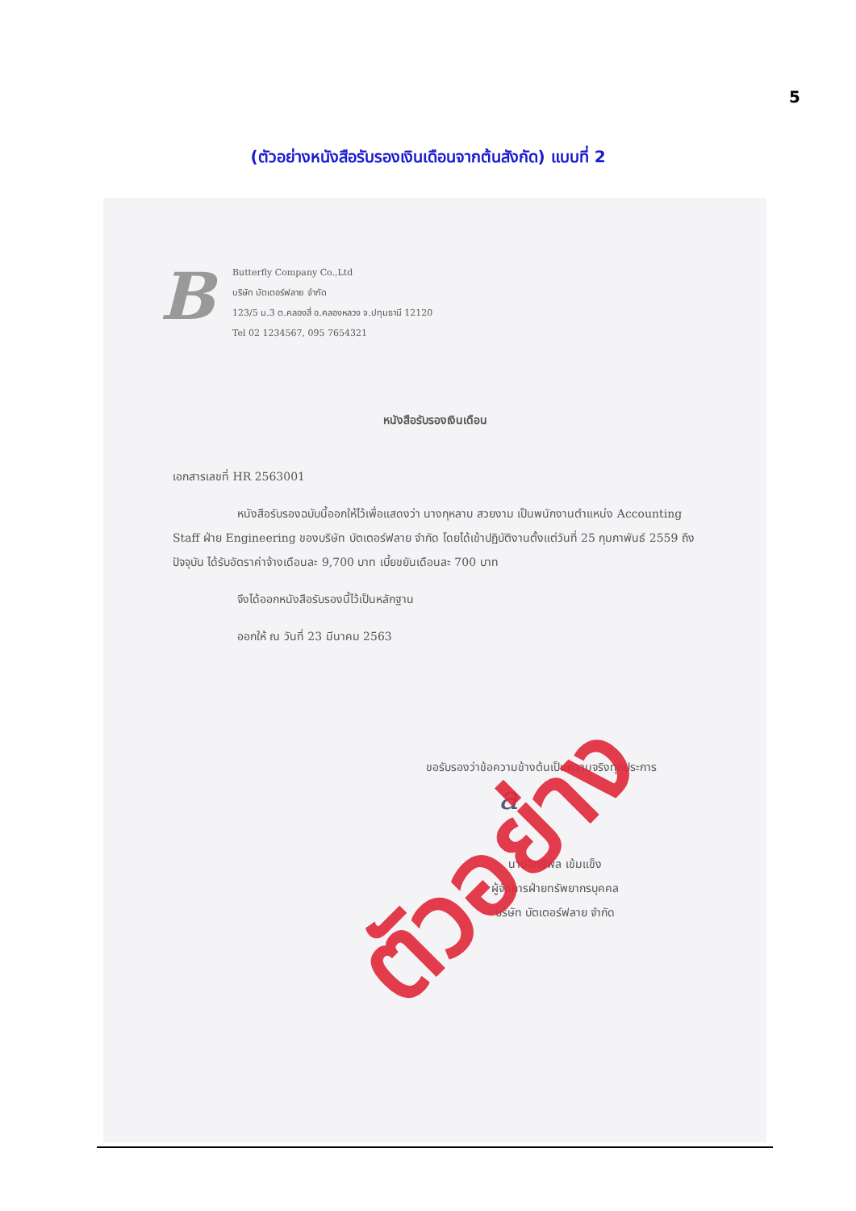5
(ตัวอย่างหนังสือรับรองเงินเดือนจากต้นสังกัด) แบบที่ 2
B
Butterfly Company Co.,Ltd
บริษัท บัตเตอร์ฟลาย จำกัด
123/5 ม.3 ต.คลองสี่ อ.คลองหลวง จ.ปทุมธานี 12120
Tel 02 1234567, 095 7654321
หนังสือรับรองเงินเดือน
เอกสารเลขที่ HR 2563001
หนังสือรับรองฉบับนี้ออกให้ไว้เพื่อแสดงว่า นางกุหลาบ สวยงาม เป็นพนักงานตำแหน่ง Accounting Staff ฝ่าย Engineering ของบริษัท บัตเตอร์ฟลาย จำกัด โดยได้เข้าปฏิบัติงานตั้งแต่วันที่ 25 กุมภาพันธ์ 2559 ถึงปัจจุบัน ได้รับอัตราค่าจ้างเดือนละ 9,700 บาท เบี้ยขยันเดือนละ 700 บาท
จึงได้ออกหนังสือรับรองนี้ไว้เป็นหลักฐาน
ออกให้ ณ วันที่ 23 มีนาคม 2563
ขอรับรองว่าข้อความข้างต้นเป็นความจริงทุกประการ
นายอิทธิพล เข้มแข็ง
ผู้จัดการฝ่ายทรัพยากรบุคคล
บริษัท บัตเตอร์ฟลาย จำกัด
a
ตัวอย่าง